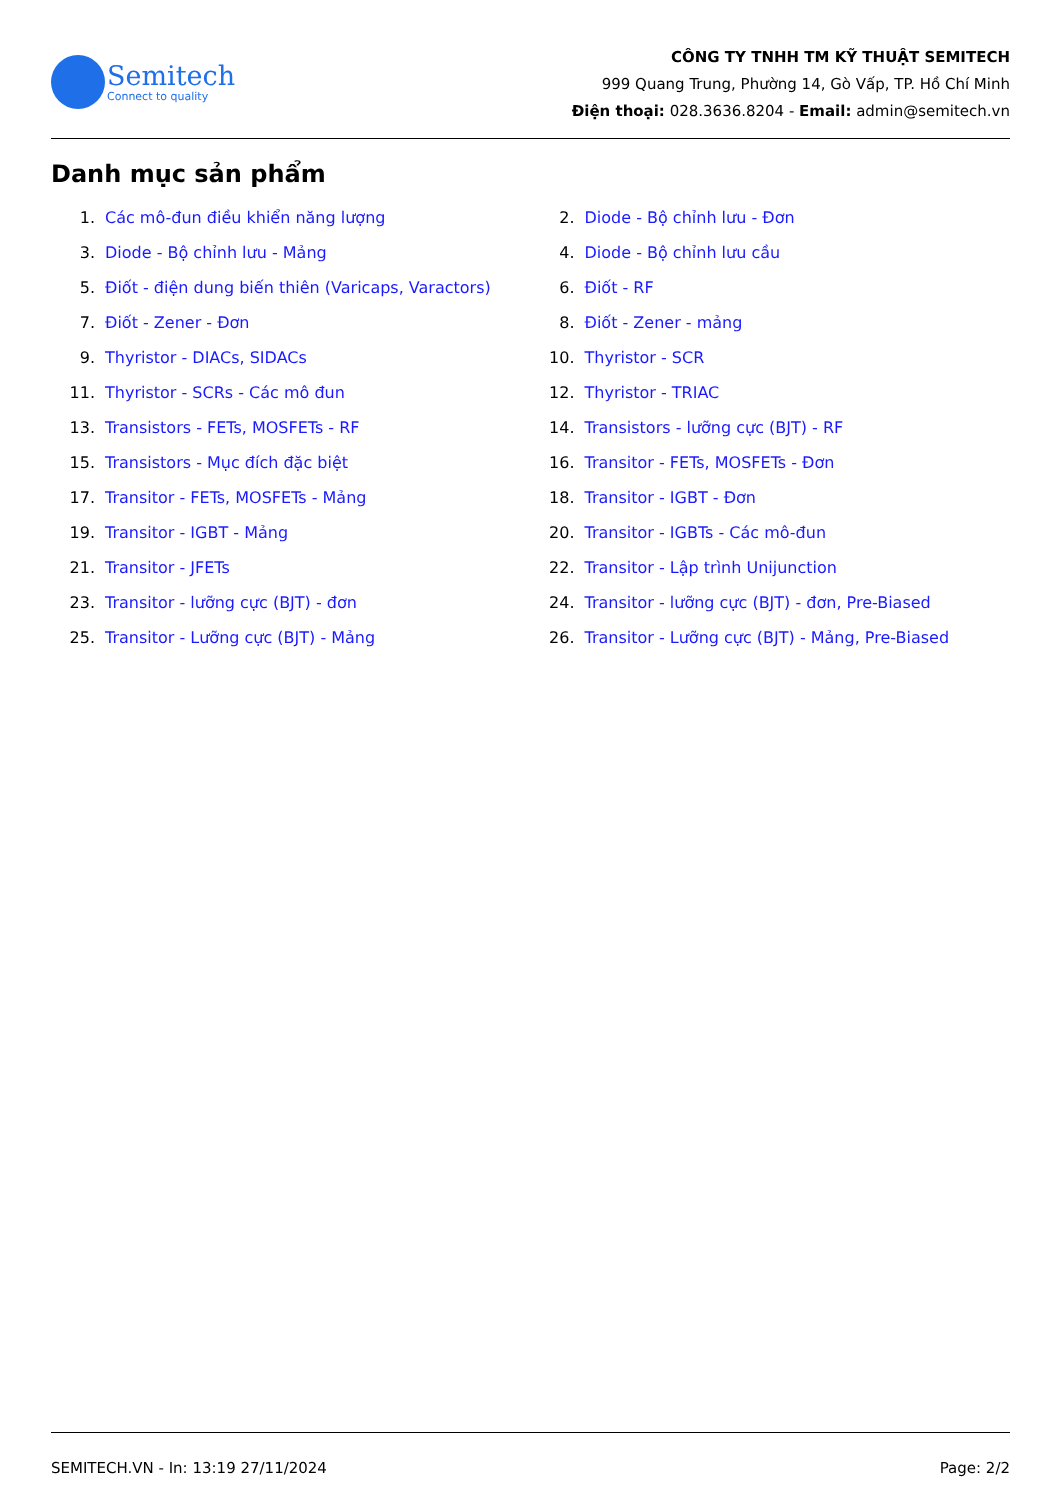Semitech
Connect to quality
CÔNG TY TNHH TM KỸ THUẬT SEMITECH
999 Quang Trung, Phường 14, Gò Vấp, TP. Hồ Chí Minh
Điện thoại: 028.3636.8204 - Email: admin@semitech.vn
Danh mục sản phẩm
1. Các mô-đun điều khiển năng lượng
2. Diode - Bộ chỉnh lưu - Đơn
3. Diode - Bộ chỉnh lưu - Mảng
4. Diode - Bộ chỉnh lưu cầu
5. Điốt - điện dung biến thiên (Varicaps, Varactors)
6. Điốt - RF
7. Điốt - Zener - Đơn
8. Điốt - Zener - mảng
9. Thyristor - DIACs, SIDACs
10. Thyristor - SCR
11. Thyristor - SCRs - Các mô đun
12. Thyristor - TRIAC
13. Transistors - FETs, MOSFETs - RF
14. Transistors - lưỡng cực (BJT) - RF
15. Transistors - Mục đích đặc biệt
16. Transitor - FETs, MOSFETs - Đơn
17. Transitor - FETs, MOSFETs - Mảng
18. Transitor - IGBT - Đơn
19. Transitor - IGBT - Mảng
20. Transitor - IGBTs - Các mô-đun
21. Transitor - JFETs
22. Transitor - Lập trình Unijunction
23. Transitor - lưỡng cực (BJT) - đơn
24. Transitor - lưỡng cực (BJT) - đơn, Pre-Biased
25. Transitor - Lưỡng cực (BJT) - Mảng
26. Transitor - Lưỡng cực (BJT) - Mảng, Pre-Biased
SEMITECH.VN - In: 13:19 27/11/2024 Page: 2/2